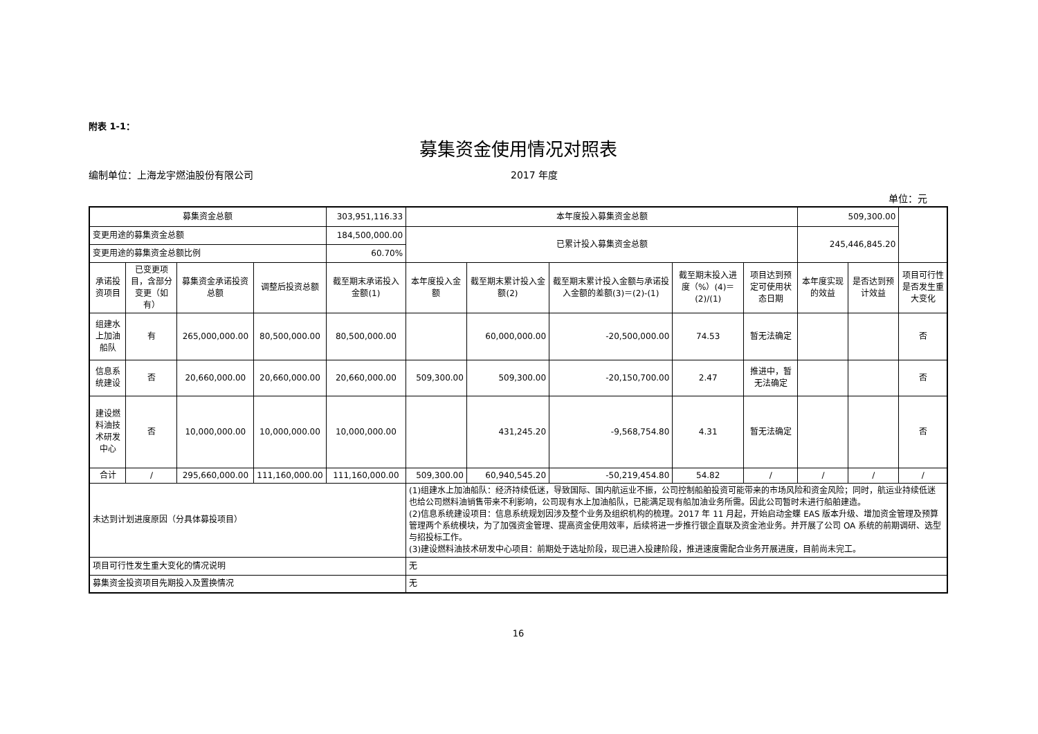附表 1-1：
募集资金使用情况对照表
编制单位：上海龙宇燃油股份有限公司 2017 年度
单位：元
| 募集资金总额 | | | | 303,951,116.33 | 本年度投入募集资金总额 | | | | | 509,300.00 | | |
| 变更用途的募集资金总额 | | | | 184,500,000.00 | 已累计投入募集资金总额 | | | | | 245,446,845.20 | | |
| 变更用途的募集资金总额比例 | | | | 60.70% | | | | | | | | |
| 承诺投资项目 | 已变更项目，含部分变更（如有） | 募集资金承诺投资总额 | 调整后投资总额 | 截至期末承诺投入金额(1) | 本年度投入金额 | 截至期末累计投入金额(2) | 截至期末累计投入金额与承诺投入金额的差额(3)＝(2)-(1) | 截至期末投入进度（%）(4)＝(2)/(1) | 项目达到预定可使用状态日期 | 本年度实现的效益 | 是否达到预计效益 | 项目可行性是否发生重大变化 |
| 组建水上加油船队 | 有 | 265,000,000.00 | 80,500,000.00 | 80,500,000.00 | | 60,000,000.00 | -20,500,000.00 | 74.53 | 暂无法确定 | | | 否 |
| 信息系统建设 | 否 | 20,660,000.00 | 20,660,000.00 | 20,660,000.00 | 509,300.00 | 509,300.00 | -20,150,700.00 | 2.47 | 推进中，暂无法确定 | | | 否 |
| 建设燃料油技术研发中心 | 否 | 10,000,000.00 | 10,000,000.00 | 10,000,000.00 | | 431,245.20 | -9,568,754.80 | 4.31 | 暂无法确定 | | | 否 |
| 合计 | / | 295,660,000.00 | 111,160,000.00 | 111,160,000.00 | 509,300.00 | 60,940,545.20 | -50,219,454.80 | 54.82 | / | / | / | / |
| 未达到计划进度原因（分具体募投项目） | | | | | (1)组建水上加油船队：经济持续低迷，导致国际、国内航运业不振，公司控制船舶投资可能带来的市场风险和资金风险；同时，航运业持续低迷也给公司燃料油销售带来不利影响，公司现有水上加油船队，已能满足现有船加油业务所需。因此公司暂时未进行船舶建造。 (2)信息系统建设项目：信息系统规划因涉及整个业务及组织机构的梳理。2017 年 11 月起，开始启动金蝶 EAS 版本升级、增加资金管理及预算管理两个系统模块，为了加强资金管理、提高资金使用效率，后续将进一步推行银企直联及资金池业务。并开展了公司 OA 系统的前期调研、选型与招投标工作。 (3)建设燃料油技术研发中心项目：前期处于选址阶段，现已进入投建阶段，推进速度需配合业务开展进度，目前尚未完工。 | | | | | | | |
| 项目可行性发生重大变化的情况说明 | | | | | 无 | | | | | | | |
| 募集资金投资项目先期投入及置换情况 | | | | | 无 | | | | | | | |
16